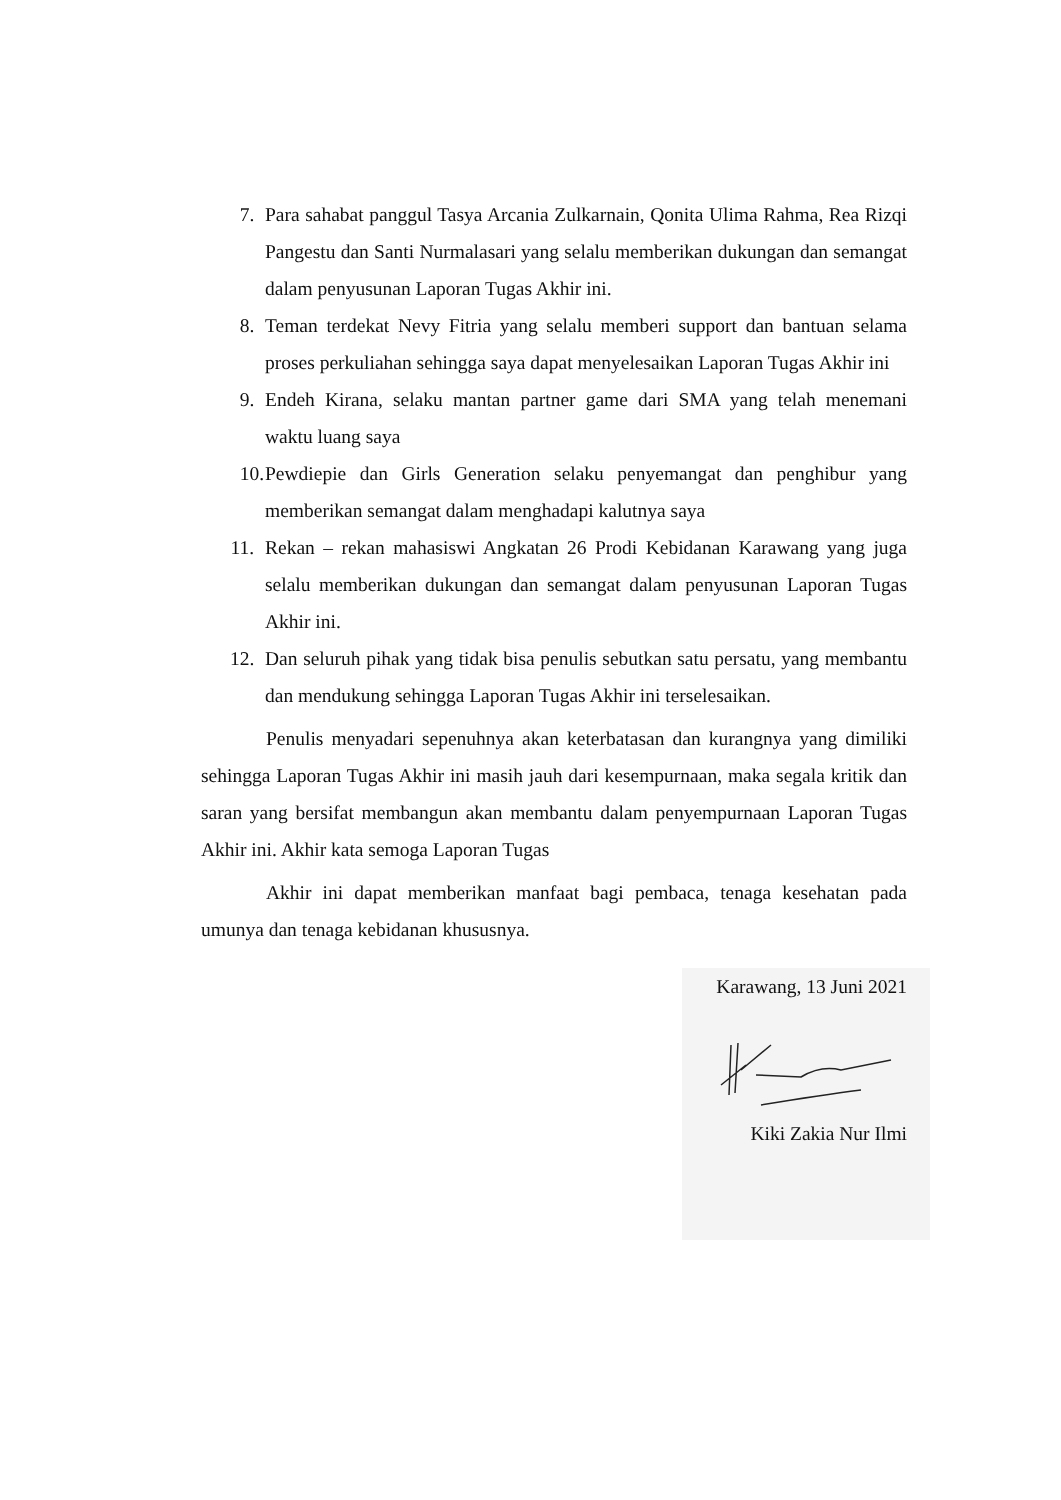7. Para sahabat panggul Tasya Arcania Zulkarnain, Qonita Ulima Rahma, Rea Rizqi Pangestu dan Santi Nurmalasari yang selalu memberikan dukungan dan semangat dalam penyusunan Laporan Tugas Akhir ini.
8. Teman terdekat Nevy Fitria yang selalu memberi support dan bantuan selama proses perkuliahan sehingga saya dapat menyelesaikan Laporan Tugas Akhir ini
9. Endeh Kirana, selaku mantan partner game dari SMA yang telah menemani waktu luang saya
10. Pewdiepie dan Girls Generation selaku penyemangat dan penghibur yang memberikan semangat dalam menghadapi kalutnya saya
11. Rekan – rekan mahasiswi Angkatan 26 Prodi Kebidanan Karawang yang juga selalu memberikan dukungan dan semangat dalam penyusunan Laporan Tugas Akhir ini.
12. Dan seluruh pihak yang tidak bisa penulis sebutkan satu persatu, yang membantu dan mendukung sehingga Laporan Tugas Akhir ini terselesaikan.
Penulis menyadari sepenuhnya akan keterbatasan dan kurangnya yang dimiliki sehingga Laporan Tugas Akhir ini masih jauh dari kesempurnaan, maka segala kritik dan saran yang bersifat membangun akan membantu dalam penyempurnaan Laporan Tugas Akhir ini. Akhir kata semoga Laporan Tugas
Akhir ini dapat memberikan manfaat bagi pembaca, tenaga kesehatan pada umunya dan tenaga kebidanan khususnya.
Karawang, 13 Juni 2021
Kiki Zakia Nur Ilmi